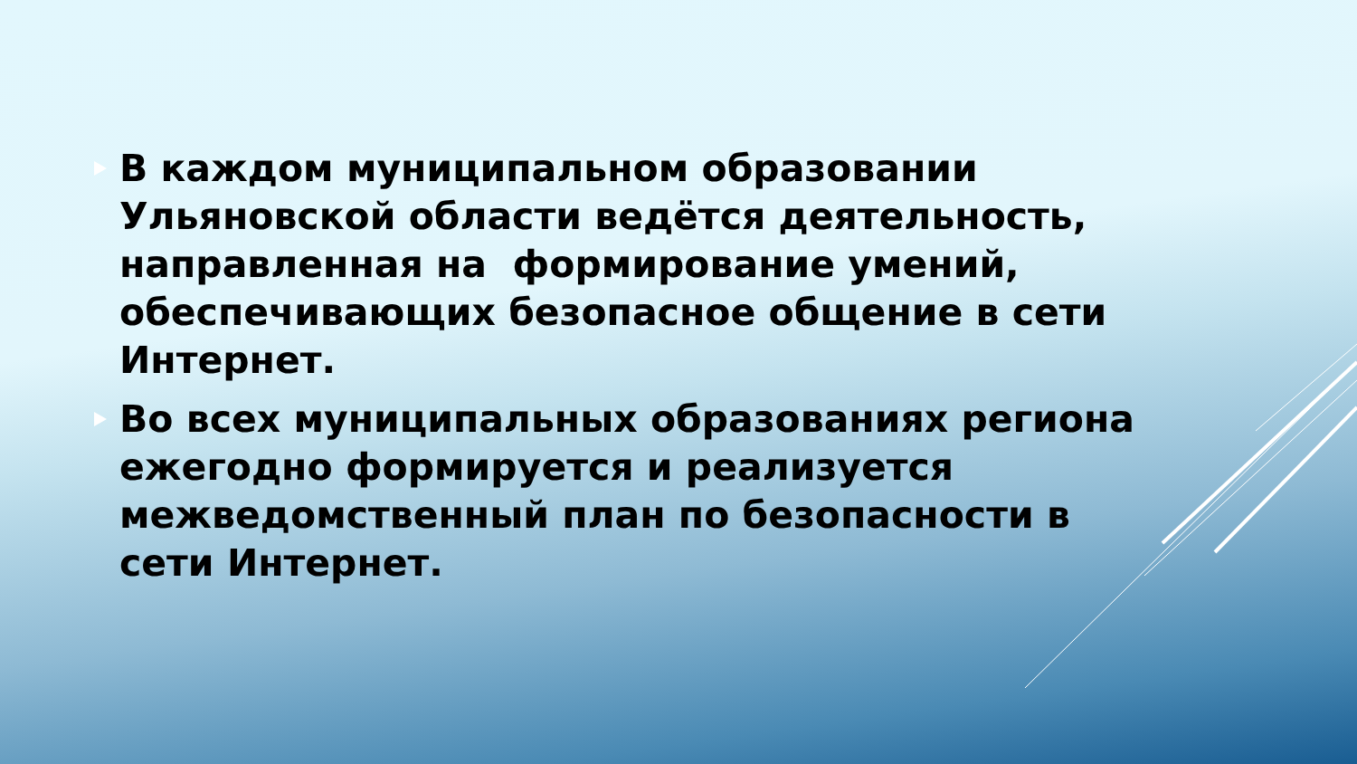В каждом муниципальном образовании Ульяновской области ведётся деятельность, направленная на формирование умений, обеспечивающих безопасное общение в сети Интернет.
Во всех муниципальных образованиях региона ежегодно формируется и реализуется межведомственный план по безопасности в сети Интернет.